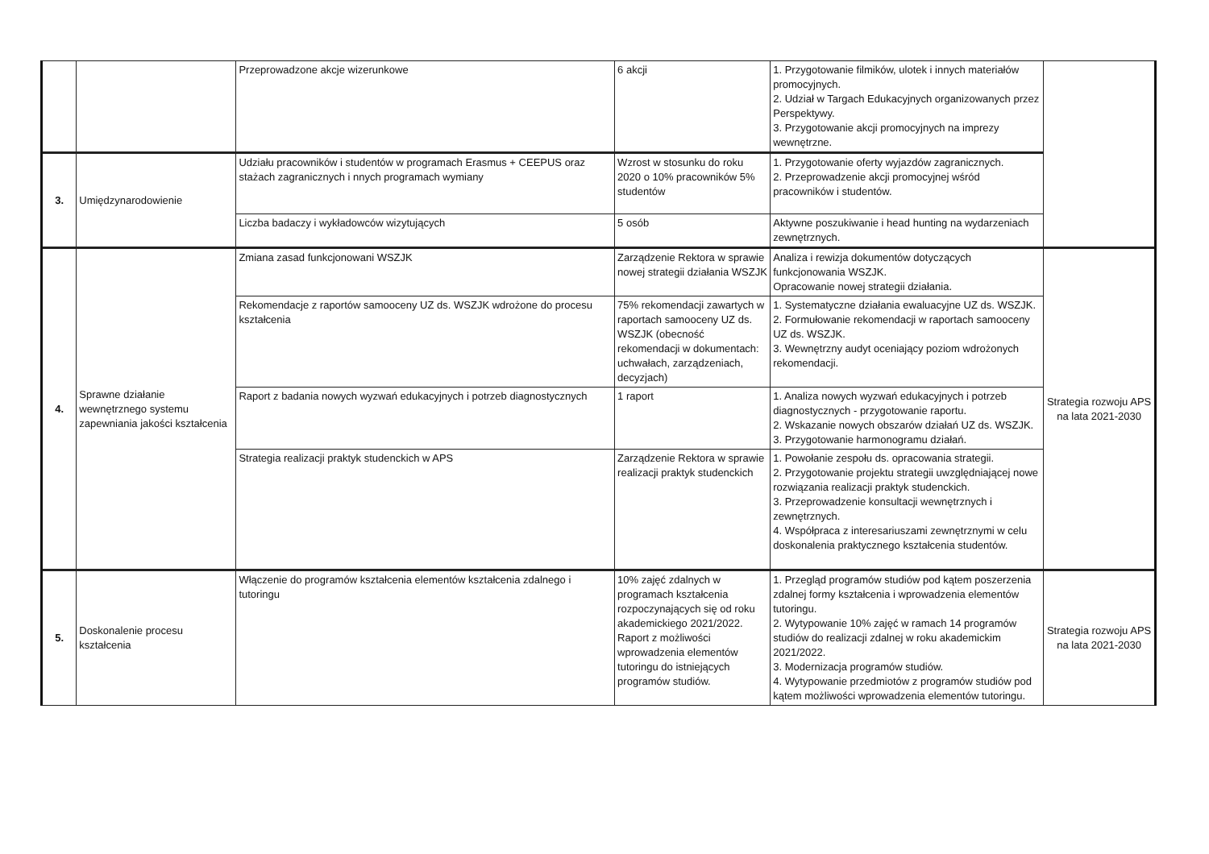| | | Przeprowadzone akcje wizerunkowe | 6 akcji | 1. Przygotowanie filmików, ulotek i innych materiałów promocyjnych. 2. Udział w Targach Edukacyjnych organizowanych przez Perspektywy. 3. Przygotowanie akcji promocyjnych na imprezy wewnętrzne. | |
| 3. | Umiędzynarodowienie | Udziału pracowników i studentów w programach Erasmus + CEEPUS oraz stażach zagranicznych i nnych programach wymiany | Wzrost w stosunku do roku 2020 o 10% pracowników 5% studentów | 1. Przygotowanie oferty wyjazdów zagranicznych. 2. Przeprowadzenie akcji promocyjnej wśród pracowników i studentów. | |
| | | Liczba badaczy i wykładowców wizytujących | 5 osób | Aktywne poszukiwanie i head hunting na wydarzeniach zewnętrznych. | |
| 4. | Sprawne działanie wewnętrznego systemu zapewniania jakości kształcenia | Zmiana zasad funkcjonowani WSZJK | Zarządzenie Rektora w sprawie nowej strategii działania WSZJK | Analiza i rewizja dokumentów dotyczących funkcjonowania WSZJK. Opracowanie nowej strategii działania. | Strategia rozwoju APS na lata 2021-2030 |
| | | Rekomendacje z raportów samooceny UZ ds. WSZJK wdrożone do procesu kształcenia | 75% rekomendacji zawartych w raportach samooceny UZ ds. WSZJK (obecność rekomendacji w dokumentach: uchwałach, zarządzeniach, decyzjach) | 1. Systematyczne działania ewaluacyjne UZ ds. WSZJK. 2. Formułowanie rekomendacji w raportach samooceny UZ ds. WSZJK. 3. Wewnętrzny audyt oceniający poziom wdrożonych rekomendacji. | |
| | | Raport z badania nowych wyzwań edukacyjnych i potrzeb diagnostycznych | 1 raport | 1. Analiza nowych wyzwań edukacyjnych i potrzeb diagnostycznych - przygotowanie raportu. 2. Wskazanie nowych obszarów działań UZ ds. WSZJK. 3. Przygotowanie harmonogramu działań. | |
| | | Strategia realizacji praktyk studenckich w APS | Zarządzenie Rektora w sprawie realizacji praktyk studenckich | 1. Powołanie zespołu ds. opracowania strategii. 2. Przygotowanie projektu strategii uwzględniającej nowe rozwiązania realizacji praktyk studenckich. 3. Przeprowadzenie konsultacji wewnętrznych i zewnętrznych. 4. Współpraca z interesariuszami zewnętrznymi w celu doskonalenia praktycznego kształcenia studentów. | |
| 5. | Doskonalenie procesu kształcenia | Włączenie do programów kształcenia elementów kształcenia zdalnego i tutoringu | 10% zajęć zdalnych w programach kształcenia rozpoczynających się od roku akademickiego 2021/2022. Raport z możliwości wprowadzenia elementów tutoringu do istniejących programów studiów. | 1. Przegląd programów studiów pod kątem poszerzenia zdalnej formy kształcenia i wprowadzenia elementów tutoringu. 2. Wytypowanie 10% zajęć w ramach 14 programów studiów do realizacji zdalnej w roku akademickim 2021/2022. 3. Modernizacja programów studiów. 4. Wytypowanie przedmiotów z programów studiów pod kątem możliwości wprowadzenia elementów tutoringu. | Strategia rozwoju APS na lata 2021-2030 |